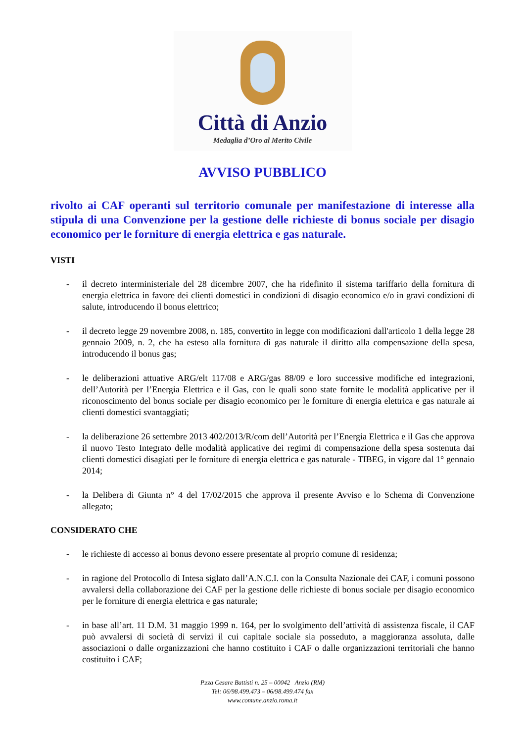Città di Anzio
Medaglia d’Oro al Merito Civile
AVVISO PUBBLICO
rivolto ai CAF operanti sul territorio comunale per manifestazione di interesse alla stipula di una Convenzione per la gestione delle richieste di bonus sociale per disagio economico per le forniture di energia elettrica e gas naturale.
VISTI
- il decreto interministeriale del 28 dicembre 2007, che ha ridefinito il sistema tariffario della fornitura di energia elettrica in favore dei clienti domestici in condizioni di disagio economico e/o in gravi condizioni di salute, introducendo il bonus elettrico;
- il decreto legge 29 novembre 2008, n. 185, convertito in legge con modificazioni dall'articolo 1 della legge 28 gennaio 2009, n. 2, che ha esteso alla fornitura di gas naturale il diritto alla compensazione della spesa, introducendo il bonus gas;
- le deliberazioni attuative ARG/elt 117/08 e ARG/gas 88/09 e loro successive modifiche ed integrazioni, dell’Autorità per l’Energia Elettrica e il Gas, con le quali sono state fornite le modalità applicative per il riconoscimento del bonus sociale per disagio economico per le forniture di energia elettrica e gas naturale ai clienti domestici svantaggiati;
- la deliberazione 26 settembre 2013 402/2013/R/com dell’Autorità per l’Energia Elettrica e il Gas che approva il nuovo Testo Integrato delle modalità applicative dei regimi di compensazione della spesa sostenuta dai clienti domestici disagiati per le forniture di energia elettrica e gas naturale - TIBEG, in vigore dal 1° gennaio 2014;
- la Delibera di Giunta n° 4 del 17/02/2015 che approva il presente Avviso e lo Schema di Convenzione allegato;
CONSIDERATO CHE
- le richieste di accesso ai bonus devono essere presentate al proprio comune di residenza;
- in ragione del Protocollo di Intesa siglato dall’A.N.C.I. con la Consulta Nazionale dei CAF, i comuni possono avvalersi della collaborazione dei CAF per la gestione delle richieste di bonus sociale per disagio economico per le forniture di energia elettrica e gas naturale;
- in base all’art. 11 D.M. 31 maggio 1999 n. 164, per lo svolgimento dell’attività di assistenza fiscale, il CAF può avvalersi di società di servizi il cui capitale sociale sia posseduto, a maggioranza assoluta, dalle associazioni o dalle organizzazioni che hanno costituito i CAF o dalle organizzazioni territoriali che hanno costituito i CAF;
P.zza Cesare Battisti n. 25 – 00042 Anzio (RM)
Tel: 06/98.499.473 – 06/98.499.474 fax
www.comune.anzio.roma.it